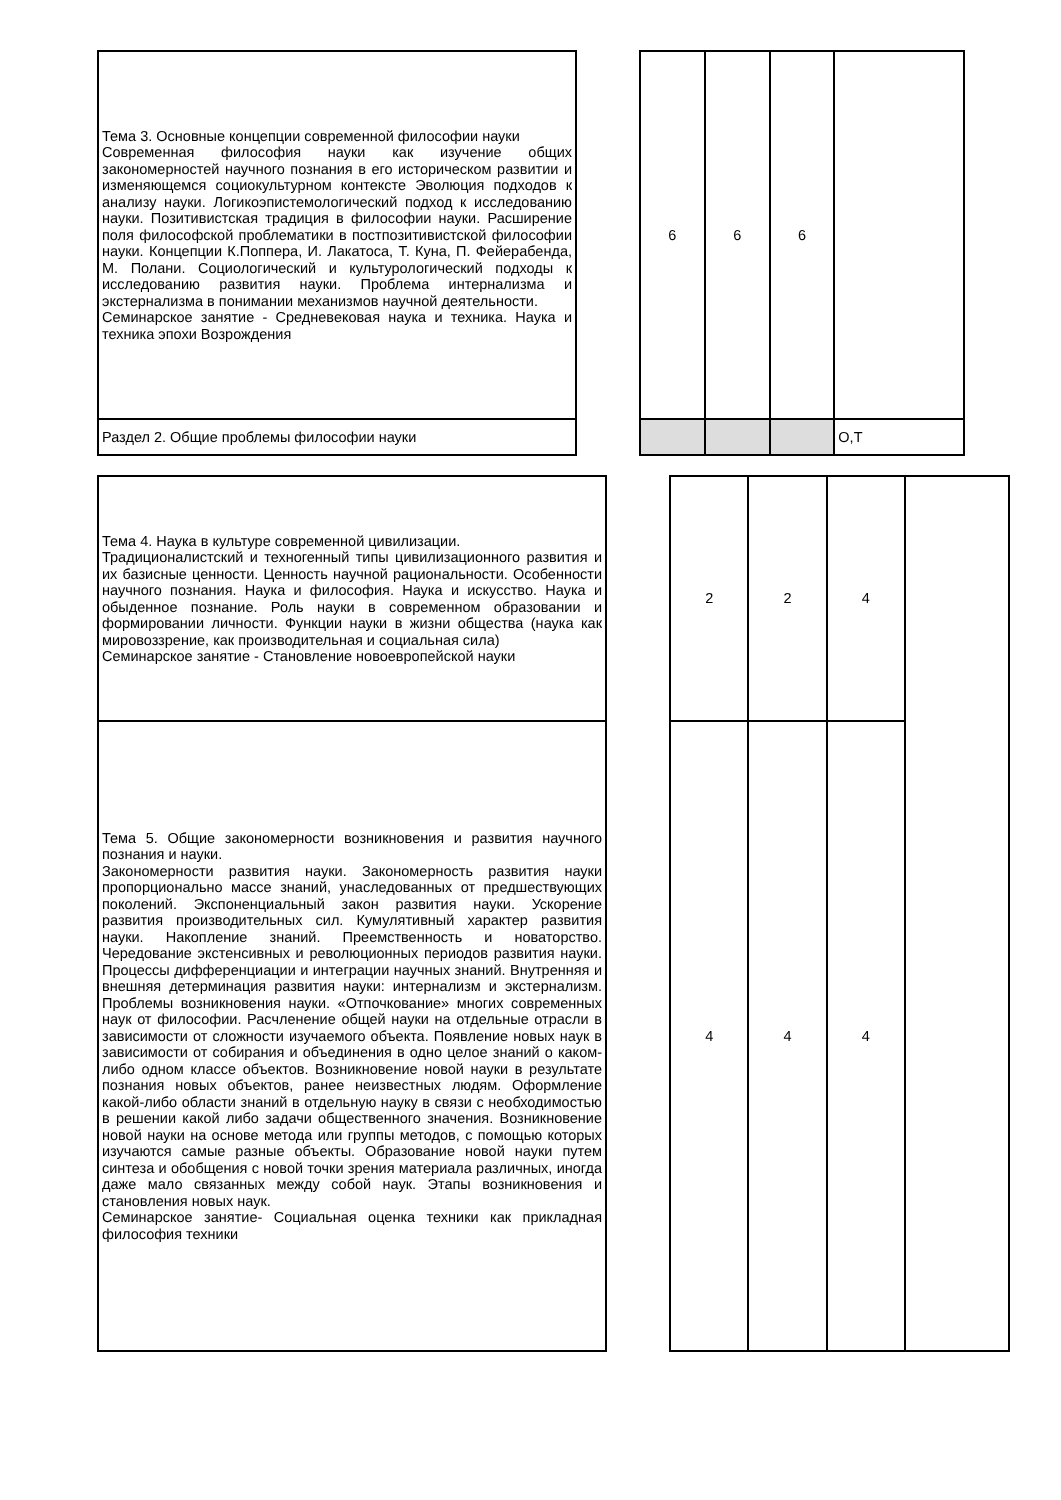| Тема 3. Основные концепции современной философии науки Современная философия науки как изучение общих закономерностей научного познания в его историческом развитии и изменяющемся социокультурном контексте Эволюция подходов к анализу науки. Логикоэпистемологический подход к исследованию науки. Позитивистская традиция в философии науки. Расширение поля философской проблематики в постпозитивистской философии науки. Концепции К.Поппера, И. Лакатоса, Т. Куна, П. Фейерабенда, М. Полани. Социологический и культурологический подходы к исследованию развития науки. Проблема интернализма и экстернализма в понимании механизмов научной деятельности. Семинарское занятие - Средневековая наука и техника. Наука и техника эпохи Возрождения | | 6 | 6 | 6 | |
| Раздел 2. Общие проблемы философии науки | | | | | О,Т |
| Тема 4. Наука в культуре современной цивилизации. Традиционалистский и техногенный типы цивилизационного развития и их базисные ценности. Ценность научной рациональности. Особенности научного познания. Наука и философия. Наука и искусство. Наука и обыденное познание. Роль науки в современном образовании и формировании личности. Функции науки в жизни общества (наука как мировоззрение, как производительная и социальная сила) Семинарское занятие - Становление новоевропейской науки | | 2 | 2 | 4 | |
| Тема 5. Общие закономерности возникновения и развития научного познания и науки. Закономерности развития науки. Закономерность развития науки пропорционально массе знаний, унаследованных от предшествующих поколений. Экспоненциальный закон развития науки. Ускорение развития производительных сил. Кумулятивный характер развития науки. Накопление знаний. Преемственность и новаторство. Чередование экстенсивных и революционных периодов развития науки. Процессы дифференциации и интеграции научных знаний. Внутренняя и внешняя детерминация развития науки: интернализм и экстернализм. Проблемы возникновения науки. «Отпочкование» многих современных наук от философии. Расчленение общей науки на отдельные отрасли в зависимости от сложности изучаемого объекта. Появление новых наук в зависимости от собирания и объединения в одно целое знаний о каком-либо одном классе объектов. Возникновение новой науки в результате познания новых объектов, ранее неизвестных людям. Оформление какой-либо области знаний в отдельную науку в связи с необходимостью в решении какой либо задачи общественного значения. Возникновение новой науки на основе метода или группы методов, с помощью которых изучаются самые разные объекты. Образование новой науки путем синтеза и обобщения с новой точки зрения материала различных, иногда даже мало связанных между собой наук. Этапы возникновения и становления новых наук. Семинарское занятие- Социальная оценка техники как прикладная философия техники | | 4 | 4 | 4 | |